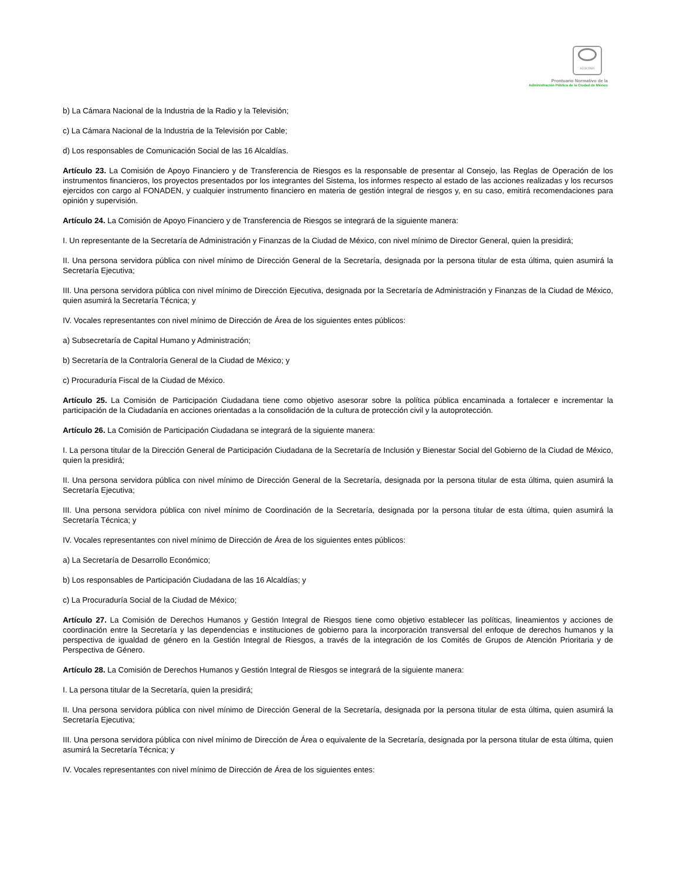SCGCDMX
Prontuario Normativo de la
Administración Pública de la Ciudad de México
b) La Cámara Nacional de la Industria de la Radio y la Televisión;
c) La Cámara Nacional de la Industria de la Televisión por Cable;
d) Los responsables de Comunicación Social de las 16 Alcaldías.
Artículo 23. La Comisión de Apoyo Financiero y de Transferencia de Riesgos es la responsable de presentar al Consejo, las Reglas de Operación de los instrumentos financieros, los proyectos presentados por los integrantes del Sistema, los informes respecto al estado de las acciones realizadas y los recursos ejercidos con cargo al FONADEN, y cualquier instrumento financiero en materia de gestión integral de riesgos y, en su caso, emitirá recomendaciones para opinión y supervisión.
Artículo 24. La Comisión de Apoyo Financiero y de Transferencia de Riesgos se integrará de la siguiente manera:
I. Un representante de la Secretaría de Administración y Finanzas de la Ciudad de México, con nivel mínimo de Director General, quien la presidirá;
II. Una persona servidora pública con nivel mínimo de Dirección General de la Secretaría, designada por la persona titular de esta última, quien asumirá la Secretaría Ejecutiva;
III. Una persona servidora pública con nivel mínimo de Dirección Ejecutiva, designada por la Secretaría de Administración y Finanzas de la Ciudad de México, quien asumirá la Secretaría Técnica; y
IV. Vocales representantes con nivel mínimo de Dirección de Área de los siguientes entes públicos:
a) Subsecretaría de Capital Humano y Administración;
b) Secretaría de la Contraloría General de la Ciudad de México; y
c) Procuraduría Fiscal de la Ciudad de México.
Artículo 25. La Comisión de Participación Ciudadana tiene como objetivo asesorar sobre la política pública encaminada a fortalecer e incrementar la participación de la Ciudadanía en acciones orientadas a la consolidación de la cultura de protección civil y la autoprotección.
Artículo 26. La Comisión de Participación Ciudadana se integrará de la siguiente manera:
I. La persona titular de la Dirección General de Participación Ciudadana de la Secretaría de Inclusión y Bienestar Social del Gobierno de la Ciudad de México, quien la presidirá;
II. Una persona servidora pública con nivel mínimo de Dirección General de la Secretaría, designada por la persona titular de esta última, quien asumirá la Secretaría Ejecutiva;
III. Una persona servidora pública con nivel mínimo de Coordinación de la Secretaría, designada por la persona titular de esta última, quien asumirá la Secretaría Técnica; y
IV. Vocales representantes con nivel mínimo de Dirección de Área de los siguientes entes públicos:
a) La Secretaría de Desarrollo Económico;
b) Los responsables de Participación Ciudadana de las 16 Alcaldías; y
c) La Procuraduría Social de la Ciudad de México;
Artículo 27. La Comisión de Derechos Humanos y Gestión Integral de Riesgos tiene como objetivo establecer las políticas, lineamientos y acciones de coordinación entre la Secretaría y las dependencias e instituciones de gobierno para la incorporación transversal del enfoque de derechos humanos y la perspectiva de igualdad de género en la Gestión Integral de Riesgos, a través de la integración de los Comités de Grupos de Atención Prioritaria y de Perspectiva de Género.
Artículo 28. La Comisión de Derechos Humanos y Gestión Integral de Riesgos se integrará de la siguiente manera:
I. La persona titular de la Secretaría, quien la presidirá;
II. Una persona servidora pública con nivel mínimo de Dirección General de la Secretaría, designada por la persona titular de esta última, quien asumirá la Secretaría Ejecutiva;
III. Una persona servidora pública con nivel mínimo de Dirección de Área o equivalente de la Secretaría, designada por la persona titular de esta última, quien asumirá la Secretaría Técnica; y
IV. Vocales representantes con nivel mínimo de Dirección de Área de los siguientes entes: